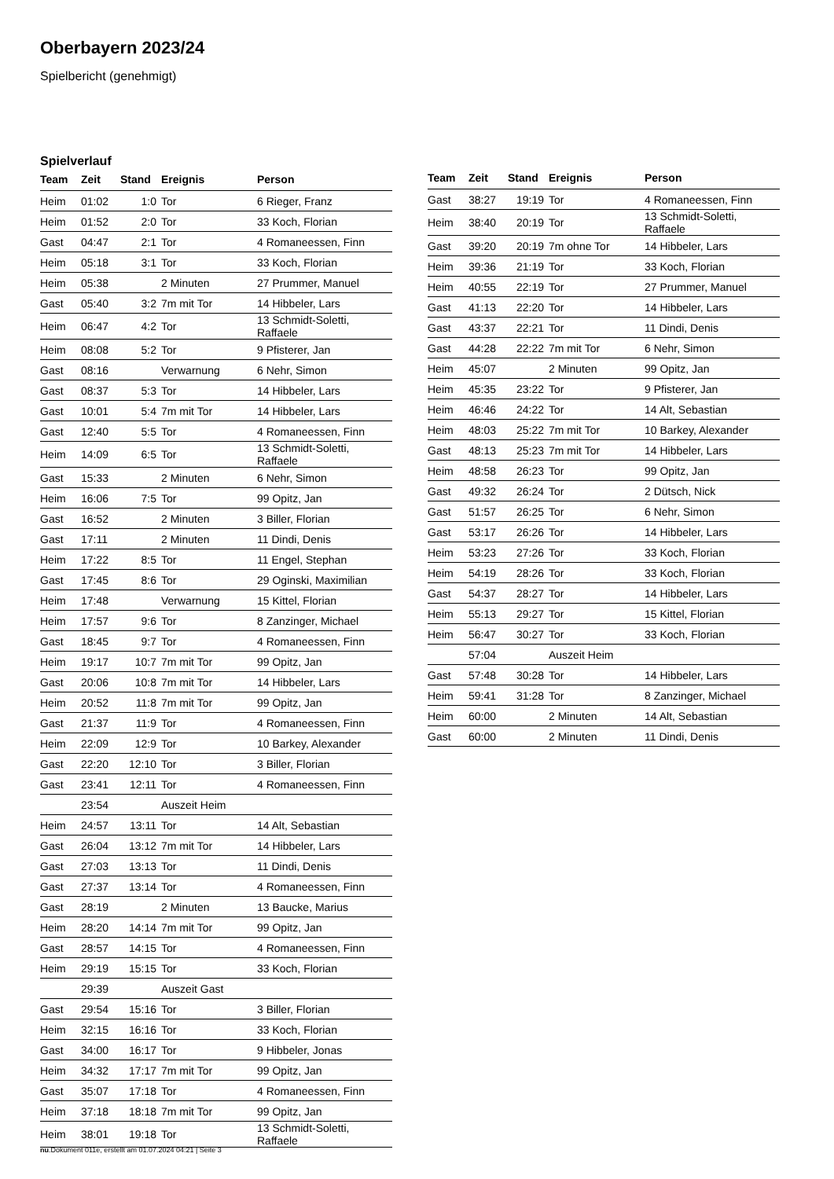Oberbayern 2023/24
Spielbericht (genehmigt)
Spielverlauf
| Team | Zeit | Stand | Ereignis | Person |
| --- | --- | --- | --- | --- |
| Heim | 01:02 | 1:0 | Tor | 6 Rieger, Franz |
| Heim | 01:52 | 2:0 | Tor | 33 Koch, Florian |
| Gast | 04:47 | 2:1 | Tor | 4 Romaneessen, Finn |
| Heim | 05:18 | 3:1 | Tor | 33 Koch, Florian |
| Heim | 05:38 | | 2 Minuten | 27 Prummer, Manuel |
| Gast | 05:40 | 3:2 | 7m mit Tor | 14 Hibbeler, Lars |
| Heim | 06:47 | 4:2 | Tor | 13 Schmidt-Soletti, Raffaele |
| Heim | 08:08 | 5:2 | Tor | 9 Pfisterer, Jan |
| Gast | 08:16 | | Verwarnung | 6 Nehr, Simon |
| Gast | 08:37 | 5:3 | Tor | 14 Hibbeler, Lars |
| Gast | 10:01 | 5:4 | 7m mit Tor | 14 Hibbeler, Lars |
| Gast | 12:40 | 5:5 | Tor | 4 Romaneessen, Finn |
| Heim | 14:09 | 6:5 | Tor | 13 Schmidt-Soletti, Raffaele |
| Gast | 15:33 | | 2 Minuten | 6 Nehr, Simon |
| Heim | 16:06 | 7:5 | Tor | 99 Opitz, Jan |
| Gast | 16:52 | | 2 Minuten | 3 Biller, Florian |
| Gast | 17:11 | | 2 Minuten | 11 Dindi, Denis |
| Heim | 17:22 | 8:5 | Tor | 11 Engel, Stephan |
| Gast | 17:45 | 8:6 | Tor | 29 Oginski, Maximilian |
| Heim | 17:48 | | Verwarnung | 15 Kittel, Florian |
| Heim | 17:57 | 9:6 | Tor | 8 Zanzinger, Michael |
| Gast | 18:45 | 9:7 | Tor | 4 Romaneessen, Finn |
| Heim | 19:17 | 10:7 | 7m mit Tor | 99 Opitz, Jan |
| Gast | 20:06 | 10:8 | 7m mit Tor | 14 Hibbeler, Lars |
| Heim | 20:52 | 11:8 | 7m mit Tor | 99 Opitz, Jan |
| Gast | 21:37 | 11:9 | Tor | 4 Romaneessen, Finn |
| Heim | 22:09 | 12:9 | Tor | 10 Barkey, Alexander |
| Gast | 22:20 | 12:10 | Tor | 3 Biller, Florian |
| Gast | 23:41 | 12:11 | Tor | 4 Romaneessen, Finn |
| | 23:54 | | Auszeit Heim | |
| Heim | 24:57 | 13:11 | Tor | 14 Alt, Sebastian |
| Gast | 26:04 | 13:12 | 7m mit Tor | 14 Hibbeler, Lars |
| Gast | 27:03 | 13:13 | Tor | 11 Dindi, Denis |
| Gast | 27:37 | 13:14 | Tor | 4 Romaneessen, Finn |
| Gast | 28:19 | | 2 Minuten | 13 Baucke, Marius |
| Heim | 28:20 | 14:14 | 7m mit Tor | 99 Opitz, Jan |
| Gast | 28:57 | 14:15 | Tor | 4 Romaneessen, Finn |
| Heim | 29:19 | 15:15 | Tor | 33 Koch, Florian |
| | 29:39 | | Auszeit Gast | |
| Gast | 29:54 | 15:16 | Tor | 3 Biller, Florian |
| Heim | 32:15 | 16:16 | Tor | 33 Koch, Florian |
| Gast | 34:00 | 16:17 | Tor | 9 Hibbeler, Jonas |
| Heim | 34:32 | 17:17 | 7m mit Tor | 99 Opitz, Jan |
| Gast | 35:07 | 17:18 | Tor | 4 Romaneessen, Finn |
| Heim | 37:18 | 18:18 | 7m mit Tor | 99 Opitz, Jan |
| Heim | 38:01 | 19:18 | Tor | 13 Schmidt-Soletti, Raffaele |
| Team | Zeit | Stand | Ereignis | Person |
| --- | --- | --- | --- | --- |
| Gast | 38:27 | 19:19 | Tor | 4 Romaneessen, Finn |
| Heim | 38:40 | 20:19 | Tor | 13 Schmidt-Soletti, Raffaele |
| Gast | 39:20 | 20:19 | 7m ohne Tor | 14 Hibbeler, Lars |
| Heim | 39:36 | 21:19 | Tor | 33 Koch, Florian |
| Heim | 40:55 | 22:19 | Tor | 27 Prummer, Manuel |
| Gast | 41:13 | 22:20 | Tor | 14 Hibbeler, Lars |
| Gast | 43:37 | 22:21 | Tor | 11 Dindi, Denis |
| Gast | 44:28 | 22:22 | 7m mit Tor | 6 Nehr, Simon |
| Heim | 45:07 | | 2 Minuten | 99 Opitz, Jan |
| Heim | 45:35 | 23:22 | Tor | 9 Pfisterer, Jan |
| Heim | 46:46 | 24:22 | Tor | 14 Alt, Sebastian |
| Heim | 48:03 | 25:22 | 7m mit Tor | 10 Barkey, Alexander |
| Gast | 48:13 | 25:23 | 7m mit Tor | 14 Hibbeler, Lars |
| Heim | 48:58 | 26:23 | Tor | 99 Opitz, Jan |
| Gast | 49:32 | 26:24 | Tor | 2 Dütsch, Nick |
| Gast | 51:57 | 26:25 | Tor | 6 Nehr, Simon |
| Gast | 53:17 | 26:26 | Tor | 14 Hibbeler, Lars |
| Heim | 53:23 | 27:26 | Tor | 33 Koch, Florian |
| Heim | 54:19 | 28:26 | Tor | 33 Koch, Florian |
| Gast | 54:37 | 28:27 | Tor | 14 Hibbeler, Lars |
| Heim | 55:13 | 29:27 | Tor | 15 Kittel, Florian |
| Heim | 56:47 | 30:27 | Tor | 33 Koch, Florian |
| | 57:04 | | Auszeit Heim | |
| Gast | 57:48 | 30:28 | Tor | 14 Hibbeler, Lars |
| Heim | 59:41 | 31:28 | Tor | 8 Zanzinger, Michael |
| Heim | 60:00 | | 2 Minuten | 14 Alt, Sebastian |
| Gast | 60:00 | | 2 Minuten | 11 Dindi, Denis |
nu.Dokument 011e, erstellt am 01.07.2024 04:21 | Seite 3